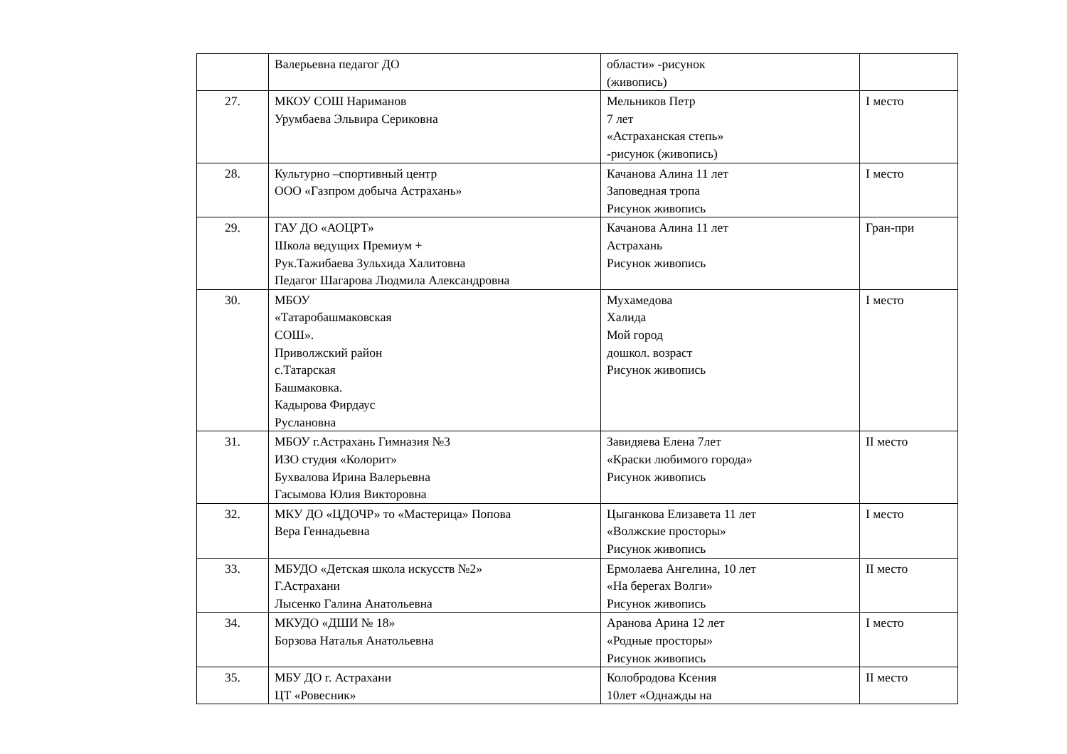| | Валерьевна педагог ДО | области» -рисунок (живопись) | |
| 27. | МКОУ СОШ Нариманов Урумбаева Эльвира Сериковна | Мельников Петр 7 лет «Астраханская степь» -рисунок (живопись) | I место |
| 28. | Культурно –спортивный центр ООО «Газпром добыча Астрахань» | Качанова Алина 11 лет Заповедная тропа Рисунок живопись | I место |
| 29. | ГАУ ДО «АОЦРТ» Школа ведущих Премиум + Рук.Тажибаева Зульхида Халитовна Педагог Шагарова Людмила Александровна | Качанова Алина 11 лет Астрахань Рисунок живопись | Гран-при |
| 30. | МБОУ «Татаробашмаковская СОШ». Приволжский район с.Татарская Башмаковка. Кадырова Фирдаус Руслановна | Мухамедова Халида Мой город дошкол. возраст Рисунок живопись | I место |
| 31. | МБОУ г.Астрахань Гимназия №3 ИЗО студия «Колорит» Бухвалова Ирина Валерьевна Гасымова Юлия Викторовна | Завидяева Елена 7лет «Краски любимого города» Рисунок живопись | II место |
| 32. | МКУ ДО «ЦДОЧР» то «Мастерица» Попова Вера Геннадьевна | Цыганкова Елизавета 11 лет «Волжские просторы» Рисунок живопись | I место |
| 33. | МБУДО «Детская школа искусств №2» Г.Астрахани Лысенко Галина Анатольевна | Ермолаева Ангелина, 10 лет «На берегах Волги» Рисунок живопись | II место |
| 34. | МКУДО «ДШИ № 18» Борзова Наталья Анатольевна | Аранова Арина 12 лет «Родные просторы» Рисунок живопись | I место |
| 35. | МБУ ДО г. Астрахани ЦТ «Ровесник» | Колобродова Ксения 10лет «Однажды на | II место |